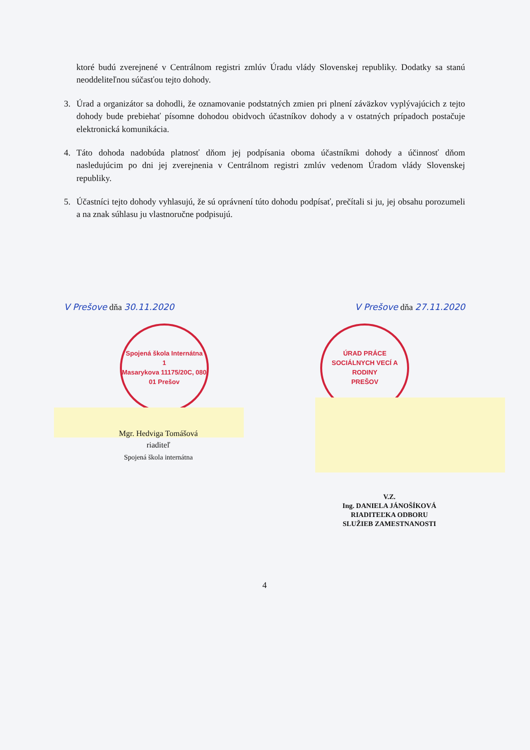ktoré budú zverejnené v Centrálnom registri zmlúv Úradu vlády Slovenskej republiky. Dodatky sa stanú neoddeliteľnou súčasťou tejto dohody.
3. Úrad a organizátor sa dohodli, že oznamovanie podstatných zmien pri plnení záväzkov vyplývajúcich z tejto dohody bude prebiehať písomne dohodou obidvoch účastníkov dohody a v ostatných prípadoch postačuje elektronická komunikácia.
4. Táto dohoda nadobúda platnosť dňom jej podpísania oboma účastníkmi dohody a účinnosť dňom nasledujúcim po dni jej zverejnenia v Centrálnom registri zmlúv vedenom Úradom vlády Slovenskej republiky.
5. Účastníci tejto dohody vyhlasujú, že sú oprávnení túto dohodu podpísať, prečítali si ju, jej obsahu porozumeli a na znak súhlasu ju vlastnoručne podpisujú.
V Prešove dňa 30.11.2020 V Prešove dňa 27.11.2020
Spojená škola Internátna
1
Masarykova 11175/20C, 080 01 Prešov
ÚRAD PRÁCE SOCIÁLNYCH VECÍ A RODINY
PREŠOV
Mgr. Hedviga Tomášová
riaditeľ
Spojená škola internátna
V.Z.
Ing. DANIELA JÁNOŠÍKOVÁ
RIADITEĽKA ODBORU
SLUŽIEB ZAMESTNANOSTI
4